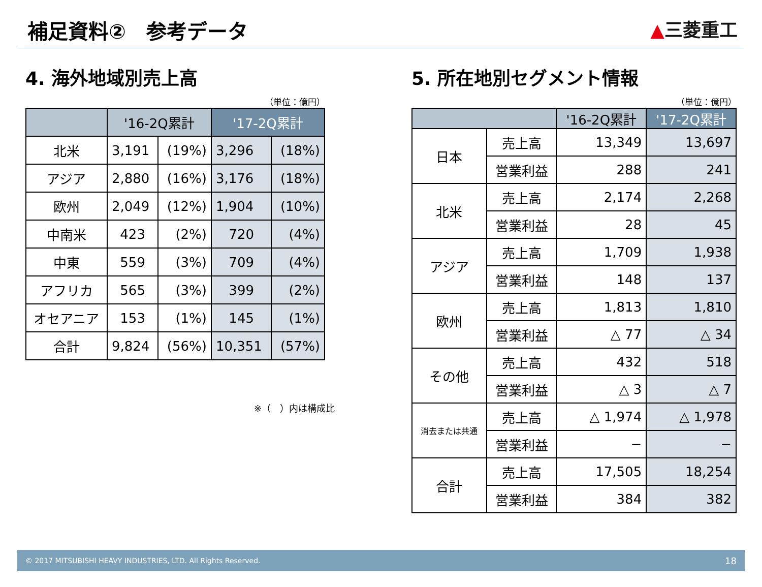補足資料②　参考データ
▲三菱重工
4. 海外地域別売上高
（単位：億円）
| | '16-2Q累計 | | '17-2Q累計 | |
| --- | --- | --- | --- | --- |
| 北米 | 3,191 | (19%) | 3,296 | (18%) |
| アジア | 2,880 | (16%) | 3,176 | (18%) |
| 欧州 | 2,049 | (12%) | 1,904 | (10%) |
| 中南米 | 423 | (2%) | 720 | (4%) |
| 中東 | 559 | (3%) | 709 | (4%) |
| アフリカ | 565 | (3%) | 399 | (2%) |
| オセアニア | 153 | (1%) | 145 | (1%) |
| 合計 | 9,824 | (56%) | 10,351 | (57%) |
※（　）内は構成比
5. 所在地別セグメント情報
（単位：億円）
| | | '16-2Q累計 | '17-2Q累計 |
| --- | --- | --- | --- |
| 日本 | 売上高 | 13,349 | 13,697 |
| | 営業利益 | 288 | 241 |
| 北米 | 売上高 | 2,174 | 2,268 |
| | 営業利益 | 28 | 45 |
| アジア | 売上高 | 1,709 | 1,938 |
| | 営業利益 | 148 | 137 |
| 欧州 | 売上高 | 1,813 | 1,810 |
| | 営業利益 | △ 77 | △ 34 |
| その他 | 売上高 | 432 | 518 |
| | 営業利益 | △ 3 | △ 7 |
| 消去または共通 | 売上高 | △ 1,974 | △ 1,978 |
| | 営業利益 | − | − |
| 合計 | 売上高 | 17,505 | 18,254 |
| | 営業利益 | 384 | 382 |
© 2017 MITSUBISHI HEAVY INDUSTRIES, LTD. All Rights Reserved. 18